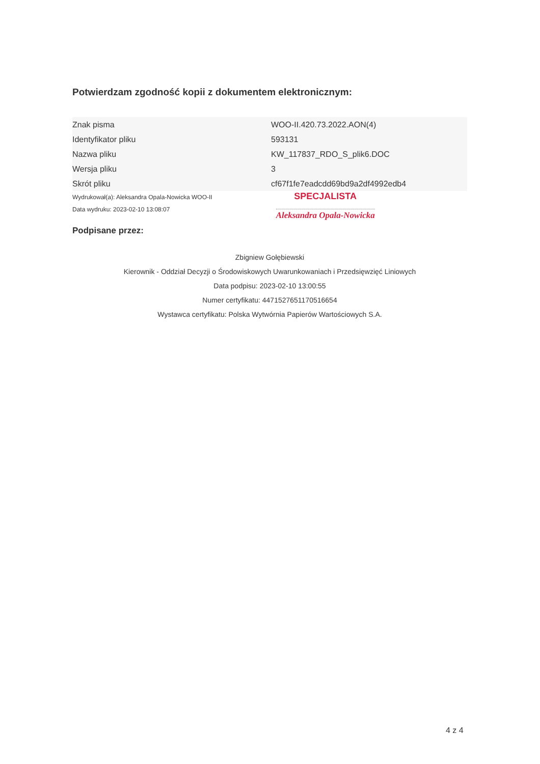Potwierdzam zgodność kopii z dokumentem elektronicznym:
| Znak pisma | WOO-II.420.73.2022.AON(4) |
| Identyfikator pliku | 593131 |
| Nazwa pliku | KW_117837_RDO_S_plik6.DOC |
| Wersja pliku | 3 |
| Skrót pliku | cf67f1fe7eadcdd69bd9a2df4992edb4 |
Wydrukował(a): Aleksandra Opala-Nowicka WOO-II
Data wydruku: 2023-02-10 13:08:07
SPECJALISTA
Aleksandra Opala-Nowicka
Podpisane przez:
Zbigniew Gołębiewski
Kierownik - Oddział Decyzji o Środowiskowych Uwarunkowaniach i Przedsięwzięć Liniowych
Data podpisu: 2023-02-10 13:00:55
Numer certyfikatu: 4471527651170516654
Wystawca certyfikatu: Polska Wytwórnia Papierów Wartościowych S.A.
4 z 4